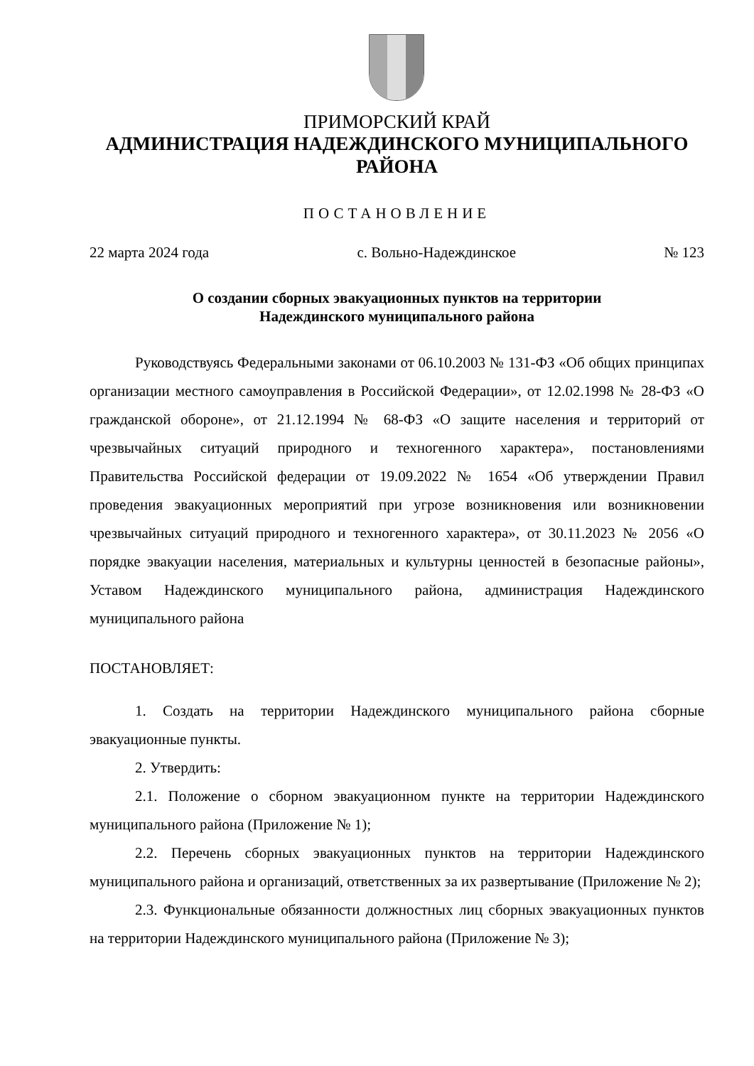ПРИМОРСКИЙ КРАЙ
АДМИНИСТРАЦИЯ НАДЕЖДИНСКОГО МУНИЦИПАЛЬНОГО
РАЙОНА
ПОСТАНОВЛЕНИЕ
22 марта 2024 года с. Вольно-Надеждинское № 123
О создании сборных эвакуационных пунктов на территории
Надеждинского муниципального района
Руководствуясь Федеральными законами от 06.10.2003 № 131-ФЗ «Об общих принципах организации местного самоуправления в Российской Федерации», от 12.02.1998 № 28-ФЗ «О гражданской обороне», от 21.12.1994 № 68-ФЗ «О защите населения и территорий от чрезвычайных ситуаций природного и техногенного характера», постановлениями Правительства Российской федерации от 19.09.2022 № 1654 «Об утверждении Правил проведения эвакуационных мероприятий при угрозе возникновения или возникновении чрезвычайных ситуаций природного и техногенного характера», от 30.11.2023 № 2056 «О порядке эвакуации населения, материальных и культурны ценностей в безопасные районы», Уставом Надеждинского муниципального района, администрация Надеждинского муниципального района
ПОСТАНОВЛЯЕТ:
1. Создать на территории Надеждинского муниципального района сборные эвакуационные пункты.
2. Утвердить:
2.1. Положение о сборном эвакуационном пункте на территории Надеждинского муниципального района (Приложение № 1);
2.2. Перечень сборных эвакуационных пунктов на территории Надеждинского муниципального района и организаций, ответственных за их развертывание (Приложение № 2);
2.3. Функциональные обязанности должностных лиц сборных эвакуационных пунктов на территории Надеждинского муниципального района (Приложение № 3);